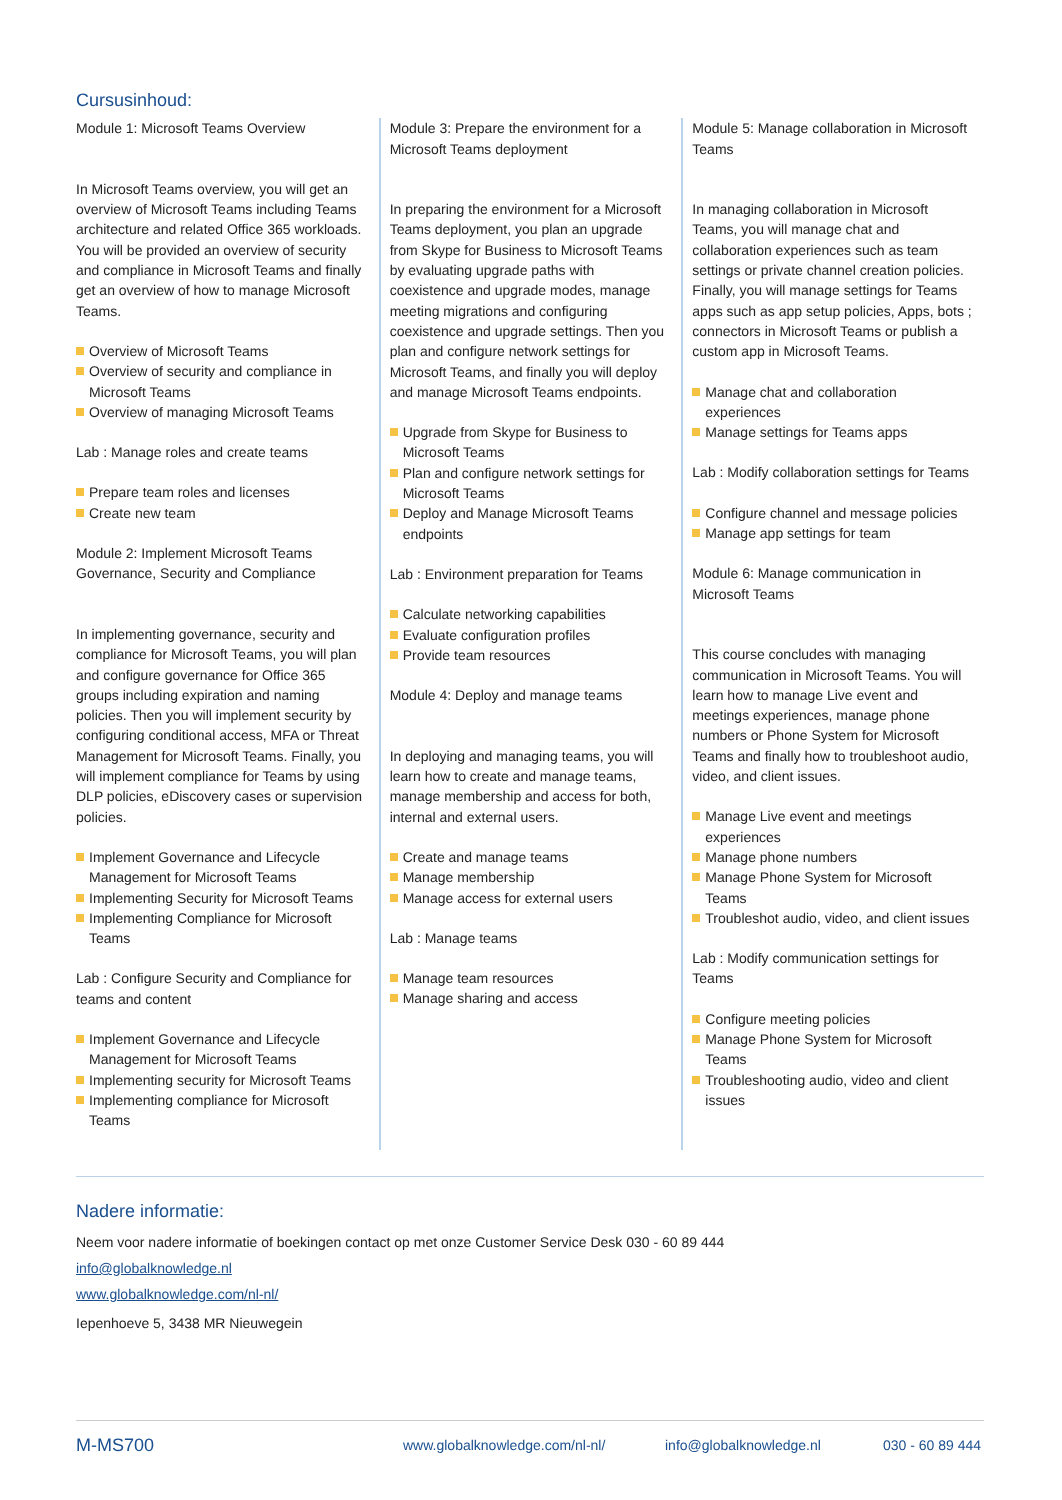Cursusinhoud:
Module 1: Microsoft Teams Overview
In Microsoft Teams overview, you will get an overview of Microsoft Teams including Teams architecture and related Office 365 workloads. You will be provided an overview of security and compliance in Microsoft Teams and finally get an overview of how to manage Microsoft Teams.
Overview of Microsoft Teams
Overview of security and compliance in Microsoft Teams
Overview of managing Microsoft Teams
Lab : Manage roles and create teams
Prepare team roles and licenses
Create new team
Module 2: Implement Microsoft Teams Governance, Security and Compliance
In implementing governance, security and compliance for Microsoft Teams, you will plan and configure governance for Office 365 groups including expiration and naming policies. Then you will implement security by configuring conditional access, MFA or Threat Management for Microsoft Teams. Finally, you will implement compliance for Teams by using DLP policies, eDiscovery cases or supervision policies.
Implement Governance and Lifecycle Management for Microsoft Teams
Implementing Security for Microsoft Teams
Implementing Compliance for Microsoft Teams
Lab : Configure Security and Compliance for teams and content
Implement Governance and Lifecycle Management for Microsoft Teams
Implementing security for Microsoft Teams
Implementing compliance for Microsoft Teams
Module 3: Prepare the environment for a Microsoft Teams deployment
In preparing the environment for a Microsoft Teams deployment, you plan an upgrade from Skype for Business to Microsoft Teams by evaluating upgrade paths with coexistence and upgrade modes, manage meeting migrations and configuring coexistence and upgrade settings. Then you plan and configure network settings for Microsoft Teams, and finally you will deploy and manage Microsoft Teams endpoints.
Upgrade from Skype for Business to Microsoft Teams
Plan and configure network settings for Microsoft Teams
Deploy and Manage Microsoft Teams endpoints
Lab : Environment preparation for Teams
Calculate networking capabilities
Evaluate configuration profiles
Provide team resources
Module 4: Deploy and manage teams
In deploying and managing teams, you will learn how to create and manage teams, manage membership and access for both, internal and external users.
Create and manage teams
Manage membership
Manage access for external users
Lab : Manage teams
Manage team resources
Manage sharing and access
Module 5: Manage collaboration in Microsoft Teams
In managing collaboration in Microsoft Teams, you will manage chat and collaboration experiences such as team settings or private channel creation policies. Finally, you will manage settings for Teams apps such as app setup policies, Apps, bots ; connectors in Microsoft Teams or publish a custom app in Microsoft Teams.
Manage chat and collaboration experiences
Manage settings for Teams apps
Lab : Modify collaboration settings for Teams
Configure channel and message policies
Manage app settings for team
Module 6: Manage communication in Microsoft Teams
This course concludes with managing communication in Microsoft Teams. You will learn how to manage Live event and meetings experiences, manage phone numbers or Phone System for Microsoft Teams and finally how to troubleshoot audio, video, and client issues.
Manage Live event and meetings experiences
Manage phone numbers
Manage Phone System for Microsoft Teams
Troubleshot audio, video, and client issues
Lab : Modify communication settings for Teams
Configure meeting policies
Manage Phone System for Microsoft Teams
Troubleshooting audio, video and client issues
Nadere informatie:
Neem voor nadere informatie of boekingen contact op met onze Customer Service Desk 030 - 60 89 444
info@globalknowledge.nl
www.globalknowledge.com/nl-nl/
Iepenhoeve 5, 3438 MR Nieuwegein
M-MS700 www.globalknowledge.com/nl-nl/ info@globalknowledge.nl 030 - 60 89 444